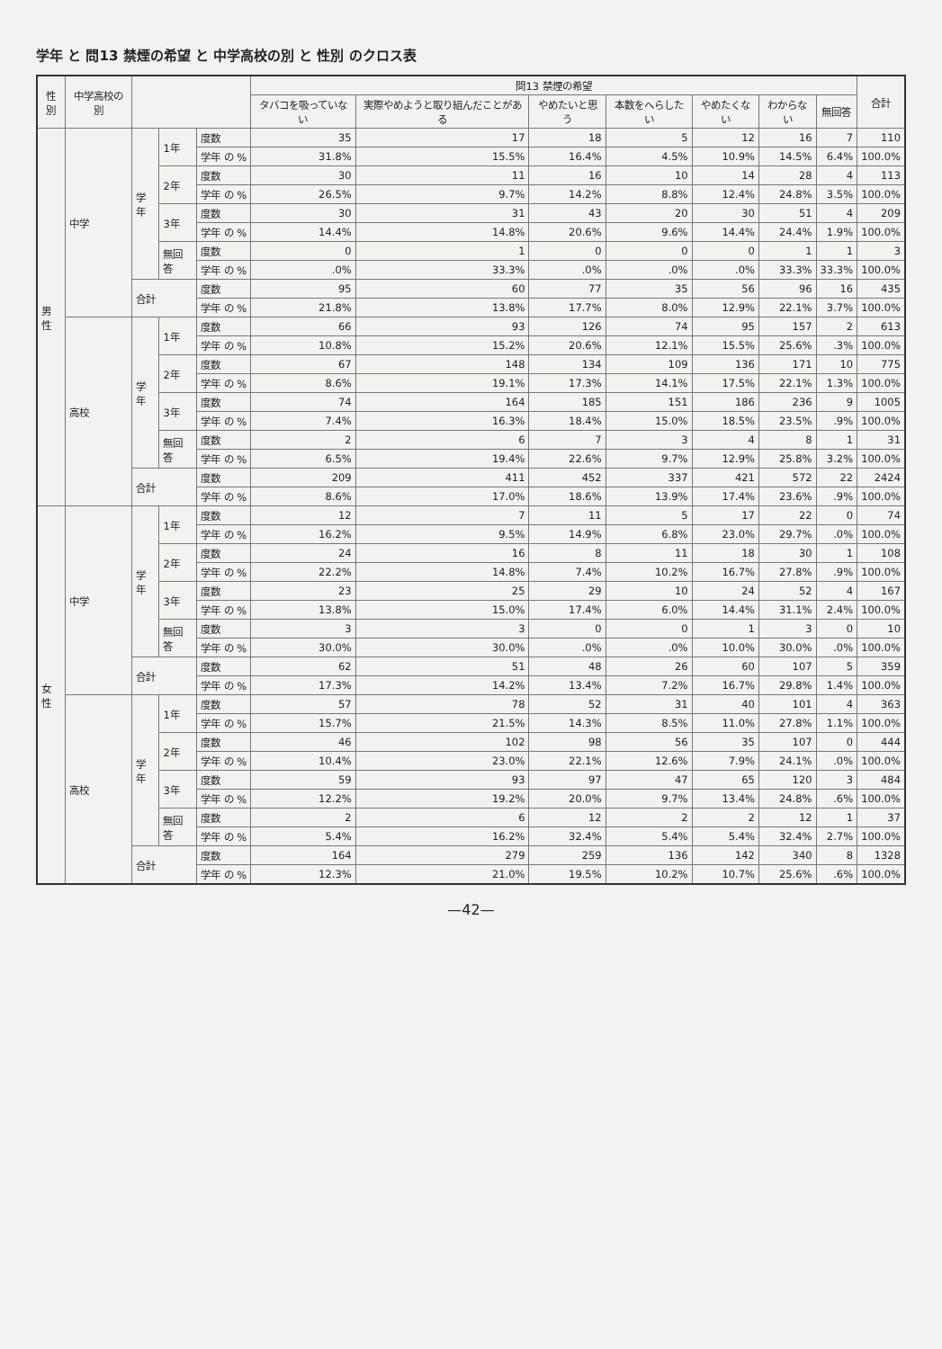学年 と 問13 禁煙の希望 と 中学高校の別 と 性別 のクロス表
| 性別 | 中学高校の別 | | | | 問13 禁煙の希望 | | | | | | | 合計 |
| --- | --- | --- | --- | --- | --- | --- | --- | --- | --- | --- | --- | --- |
| | | | | | タバコを吸っていない | 実際やめようと取り組んだことがある | やめたいと思う | 本数をへらしたい | やめたくない | わからない | 無回答 | |
| 男性 | 中学 | 学年 | 1年 | 度数 | 35 | 17 | 18 | 5 | 12 | 16 | 7 | 110 |
| | | | | 学年 の % | 31.8% | 15.5% | 16.4% | 4.5% | 10.9% | 14.5% | 6.4% | 100.0% |
| | | | 2年 | 度数 | 30 | 11 | 16 | 10 | 14 | 28 | 4 | 113 |
| | | | | 学年 の % | 26.5% | 9.7% | 14.2% | 8.8% | 12.4% | 24.8% | 3.5% | 100.0% |
| | | | 3年 | 度数 | 30 | 31 | 43 | 20 | 30 | 51 | 4 | 209 |
| | | | | 学年 の % | 14.4% | 14.8% | 20.6% | 9.6% | 14.4% | 24.4% | 1.9% | 100.0% |
| | | | 無回答 | 度数 | 0 | 1 | 0 | 0 | 0 | 1 | 1 | 3 |
| | | | | 学年 の % | .0% | 33.3% | .0% | .0% | .0% | 33.3% | 33.3% | 100.0% |
| | | 合計 | | 度数 | 95 | 60 | 77 | 35 | 56 | 96 | 16 | 435 |
| | | | | 学年 の % | 21.8% | 13.8% | 17.7% | 8.0% | 12.9% | 22.1% | 3.7% | 100.0% |
| | 高校 | 学年 | 1年 | 度数 | 66 | 93 | 126 | 74 | 95 | 157 | 2 | 613 |
| | | | | 学年 の % | 10.8% | 15.2% | 20.6% | 12.1% | 15.5% | 25.6% | .3% | 100.0% |
| | | | 2年 | 度数 | 67 | 148 | 134 | 109 | 136 | 171 | 10 | 775 |
| | | | | 学年 の % | 8.6% | 19.1% | 17.3% | 14.1% | 17.5% | 22.1% | 1.3% | 100.0% |
| | | | 3年 | 度数 | 74 | 164 | 185 | 151 | 186 | 236 | 9 | 1005 |
| | | | | 学年 の % | 7.4% | 16.3% | 18.4% | 15.0% | 18.5% | 23.5% | .9% | 100.0% |
| | | | 無回答 | 度数 | 2 | 6 | 7 | 3 | 4 | 8 | 1 | 31 |
| | | | | 学年 の % | 6.5% | 19.4% | 22.6% | 9.7% | 12.9% | 25.8% | 3.2% | 100.0% |
| | | 合計 | | 度数 | 209 | 411 | 452 | 337 | 421 | 572 | 22 | 2424 |
| | | | | 学年 の % | 8.6% | 17.0% | 18.6% | 13.9% | 17.4% | 23.6% | .9% | 100.0% |
| 女性 | 中学 | 学年 | 1年 | 度数 | 12 | 7 | 11 | 5 | 17 | 22 | 0 | 74 |
| | | | | 学年 の % | 16.2% | 9.5% | 14.9% | 6.8% | 23.0% | 29.7% | .0% | 100.0% |
| | | | 2年 | 度数 | 24 | 16 | 8 | 11 | 18 | 30 | 1 | 108 |
| | | | | 学年 の % | 22.2% | 14.8% | 7.4% | 10.2% | 16.7% | 27.8% | .9% | 100.0% |
| | | | 3年 | 度数 | 23 | 25 | 29 | 10 | 24 | 52 | 4 | 167 |
| | | | | 学年 の % | 13.8% | 15.0% | 17.4% | 6.0% | 14.4% | 31.1% | 2.4% | 100.0% |
| | | | 無回答 | 度数 | 3 | 3 | 0 | 0 | 1 | 3 | 0 | 10 |
| | | | | 学年 の % | 30.0% | 30.0% | .0% | .0% | 10.0% | 30.0% | .0% | 100.0% |
| | | 合計 | | 度数 | 62 | 51 | 48 | 26 | 60 | 107 | 5 | 359 |
| | | | | 学年 の % | 17.3% | 14.2% | 13.4% | 7.2% | 16.7% | 29.8% | 1.4% | 100.0% |
| | 高校 | 学年 | 1年 | 度数 | 57 | 78 | 52 | 31 | 40 | 101 | 4 | 363 |
| | | | | 学年 の % | 15.7% | 21.5% | 14.3% | 8.5% | 11.0% | 27.8% | 1.1% | 100.0% |
| | | | 2年 | 度数 | 46 | 102 | 98 | 56 | 35 | 107 | 0 | 444 |
| | | | | 学年 の % | 10.4% | 23.0% | 22.1% | 12.6% | 7.9% | 24.1% | .0% | 100.0% |
| | | | 3年 | 度数 | 59 | 93 | 97 | 47 | 65 | 120 | 3 | 484 |
| | | | | 学年 の % | 12.2% | 19.2% | 20.0% | 9.7% | 13.4% | 24.8% | .6% | 100.0% |
| | | | 無回答 | 度数 | 2 | 6 | 12 | 2 | 2 | 12 | 1 | 37 |
| | | | | 学年 の % | 5.4% | 16.2% | 32.4% | 5.4% | 5.4% | 32.4% | 2.7% | 100.0% |
| | | 合計 | | 度数 | 164 | 279 | 259 | 136 | 142 | 340 | 8 | 1328 |
| | | | | 学年 の % | 12.3% | 21.0% | 19.5% | 10.2% | 10.7% | 25.6% | .6% | 100.0% |
—42—